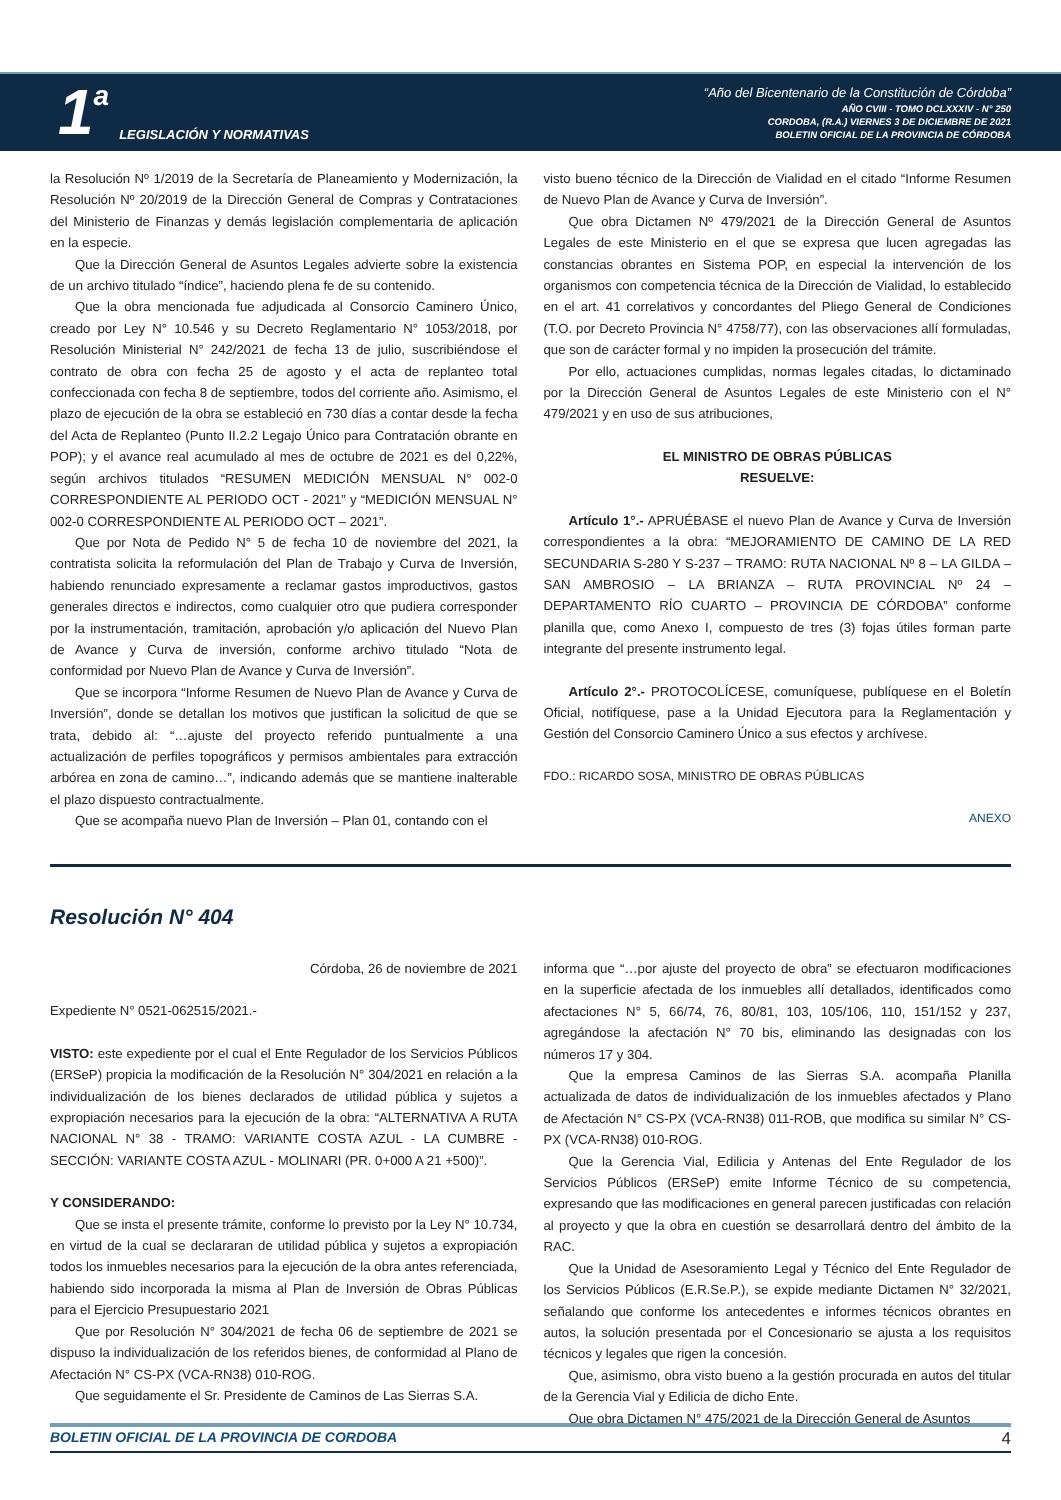1 a LEGISLACIÓN Y NORMATIVAS
“Año del Bicentenario de la Constitución de Córdoba”
AÑO CVIII - TOMO DCLXXXIV - N° 250
CORDOBA, (R.A.) VIERNES 3 DE DICIEMBRE DE 2021
BOLETIN OFICIAL DE LA PROVINCIA DE CÓRDOBA
la Resolución Nº 1/2019 de la Secretaría de Planeamiento y Modernización, la Resolución Nº 20/2019 de la Dirección General de Compras y Contrataciones del Ministerio de Finanzas y demás legislación complementaria de aplicación en la especie.
Que la Dirección General de Asuntos Legales advierte sobre la existencia de un archivo titulado “índice”, haciendo plena fe de su contenido.
Que la obra mencionada fue adjudicada al Consorcio Caminero Único, creado por Ley N° 10.546 y su Decreto Reglamentario N° 1053/2018, por Resolución Ministerial N° 242/2021 de fecha 13 de julio, suscribiéndose el contrato de obra con fecha 25 de agosto y el acta de replanteo total confeccionada con fecha 8 de septiembre, todos del corriente año. Asimismo, el plazo de ejecución de la obra se estableció en 730 días a contar desde la fecha del Acta de Replanteo (Punto II.2.2 Legajo Único para Contratación obrante en POP); y el avance real acumulado al mes de octubre de 2021 es del 0,22%, según archivos titulados “RESUMEN MEDICIÓN MENSUAL N° 002-0 CORRESPONDIENTE AL PERIODO OCT - 2021” y “MEDICIÓN MENSUAL N° 002-0 CORRESPONDIENTE AL PERIODO OCT – 2021”.
Que por Nota de Pedido N° 5 de fecha 10 de noviembre del 2021, la contratista solicita la reformulación del Plan de Trabajo y Curva de Inversión, habiendo renunciado expresamente a reclamar gastos improductivos, gastos generales directos e indirectos, como cualquier otro que pudiera corresponder por la instrumentación, tramitación, aprobación y/o aplicación del Nuevo Plan de Avance y Curva de inversión, conforme archivo titulado “Nota de conformidad por Nuevo Plan de Avance y Curva de Inversión”.
Que se incorpora “Informe Resumen de Nuevo Plan de Avance y Curva de Inversión”, donde se detallan los motivos que justifican la solicitud de que se trata, debido al: “…ajuste del proyecto referido puntualmente a una actualización de perfiles topográficos y permisos ambientales para extracción arbórea en zona de camino…”, indicando además que se mantiene inalterable el plazo dispuesto contractualmente.
Que se acompaña nuevo Plan de Inversión – Plan 01, contando con el
visto bueno técnico de la Dirección de Vialidad en el citado “Informe Resumen de Nuevo Plan de Avance y Curva de Inversión”.
Que obra Dictamen Nº 479/2021 de la Dirección General de Asuntos Legales de este Ministerio en el que se expresa que lucen agregadas las constancias obrantes en Sistema POP, en especial la intervención de los organismos con competencia técnica de la Dirección de Vialidad, lo establecido en el art. 41 correlativos y concordantes del Pliego General de Condiciones (T.O. por Decreto Provincia N° 4758/77), con las observaciones allí formuladas, que son de carácter formal y no impiden la prosecución del trámite.
Por ello, actuaciones cumplidas, normas legales citadas, lo dictaminado por la Dirección General de Asuntos Legales de este Ministerio con el N° 479/2021 y en uso de sus atribuciones,
EL MINISTRO DE OBRAS PÚBLICAS
RESUELVE:
Artículo 1°.- APRUÉBASE el nuevo Plan de Avance y Curva de Inversión correspondientes a la obra: “MEJORAMIENTO DE CAMINO DE LA RED SECUNDARIA S-280 Y S-237 – TRAMO: RUTA NACIONAL Nº 8 – LA GILDA – SAN AMBROSIO – LA BRIANZA – RUTA PROVINCIAL Nº 24 – DEPARTAMENTO RÍO CUARTO – PROVINCIA DE CÓRDOBA” conforme planilla que, como Anexo I, compuesto de tres (3) fojas útiles forman parte integrante del presente instrumento legal.
Artículo 2°.- PROTOCOLÍCESE, comuníquese, publíquese en el Boletín Oficial, notifíquese, pase a la Unidad Ejecutora para la Reglamentación y Gestión del Consorcio Caminero Único a sus efectos y archívese.
FDO.: RICARDO SOSA, MINISTRO DE OBRAS PÚBLICAS
ANEXO
Resolución N° 404
Córdoba, 26 de noviembre de 2021
Expediente N° 0521-062515/2021.-
VISTO: este expediente por el cual el Ente Regulador de los Servicios Públicos (ERSeP) propicia la modificación de la Resolución N° 304/2021 en relación a la individualización de los bienes declarados de utilidad pública y sujetos a expropiación necesarios para la ejecución de la obra: “ALTERNATIVA A RUTA NACIONAL N° 38 - TRAMO: VARIANTE COSTA AZUL - LA CUMBRE - SECCIÓN: VARIANTE COSTA AZUL - MOLINARI (PR. 0+000 A 21 +500)”.
Y CONSIDERANDO:
Que se insta el presente trámite, conforme lo previsto por la Ley N° 10.734, en virtud de la cual se declararan de utilidad pública y sujetos a expropiación todos los inmuebles necesarios para la ejecución de la obra antes referenciada, habiendo sido incorporada la misma al Plan de Inversión de Obras Públicas para el Ejercicio Presupuestario 2021
Que por Resolución N° 304/2021 de fecha 06 de septiembre de 2021 se dispuso la individualización de los referidos bienes, de conformidad al Plano de Afectación N° CS-PX (VCA-RN38) 010-ROG.
Que seguidamente el Sr. Presidente de Caminos de Las Sierras S.A.
informa que “…por ajuste del proyecto de obra” se efectuaron modificaciones en la superficie afectada de los inmuebles allí detallados, identificados como afectaciones N° 5, 66/74, 76, 80/81, 103, 105/106, 110, 151/152 y 237, agregándose la afectación N° 70 bis, eliminando las designadas con los números 17 y 304.
Que la empresa Caminos de las Sierras S.A. acompaña Planilla actualizada de datos de individualización de los inmuebles afectados y Plano de Afectación N° CS-PX (VCA-RN38) 011-ROB, que modifica su similar N° CS-PX (VCA-RN38) 010-ROG.
Que la Gerencia Vial, Edilicia y Antenas del Ente Regulador de los Servicios Públicos (ERSeP) emite Informe Técnico de su competencia, expresando que las modificaciones en general parecen justificadas con relación al proyecto y que la obra en cuestión se desarrollará dentro del ámbito de la RAC.
Que la Unidad de Asesoramiento Legal y Técnico del Ente Regulador de los Servicios Públicos (E.R.Se.P.), se expide mediante Dictamen N° 32/2021, señalando que conforme los antecedentes e informes técnicos obrantes en autos, la solución presentada por el Concesionario se ajusta a los requisitos técnicos y legales que rigen la concesión.
Que, asimismo, obra visto bueno a la gestión procurada en autos del titular de la Gerencia Vial y Edilicia de dicho Ente.
Que obra Dictamen N° 475/2021 de la Dirección General de Asuntos
BOLETIN OFICIAL DE LA PROVINCIA DE CORDOBA 4